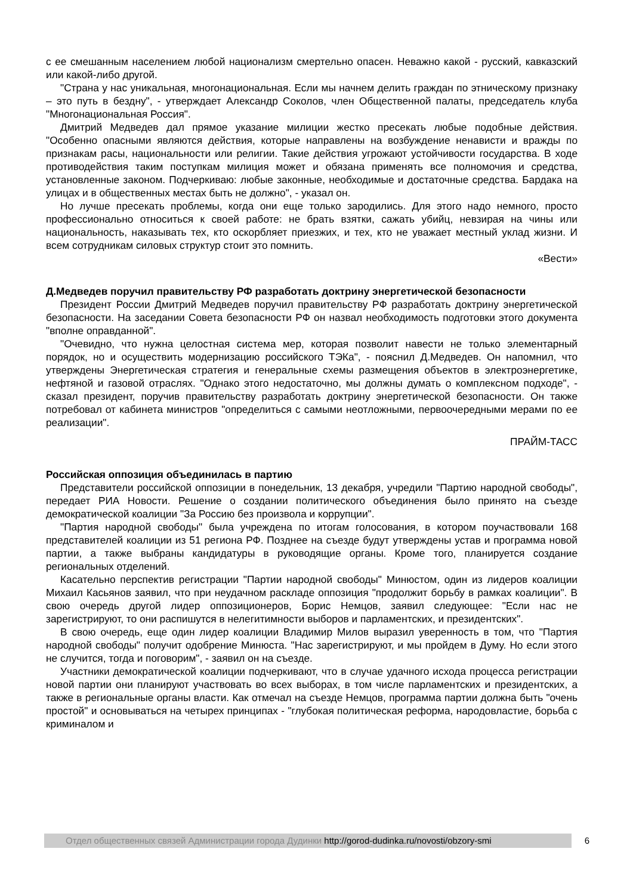с ее смешанным населением любой национализм смертельно опасен. Неважно какой - русский, кавказский или какой-либо другой.
"Страна у нас уникальная, многонациональная. Если мы начнем делить граждан по этническому признаку – это путь в бездну", - утверждает Александр Соколов, член Общественной палаты, председатель клуба "Многонациональная Россия".
Дмитрий Медведев дал прямое указание милиции жестко пресекать любые подобные действия. "Особенно опасными являются действия, которые направлены на возбуждение ненависти и вражды по признакам расы, национальности или религии. Такие действия угрожают устойчивости государства. В ходе противодействия таким поступкам милиция может и обязана применять все полномочия и средства, установленные законом. Подчеркиваю: любые законные, необходимые и достаточные средства. Бардака на улицах и в общественных местах быть не должно", - указал он.
Но лучше пресекать проблемы, когда они еще только зародились. Для этого надо немного, просто профессионально относиться к своей работе: не брать взятки, сажать убийц, невзирая на чины или национальность, наказывать тех, кто оскорбляет приезжих, и тех, кто не уважает местный уклад жизни. И всем сотрудникам силовых структур стоит это помнить.
«Вести»
Д.Медведев поручил правительству РФ разработать доктрину энергетической безопасности
Президент России Дмитрий Медведев поручил правительству РФ разработать доктрину энергетической безопасности. На заседании Совета безопасности РФ он назвал необходимость подготовки этого документа "вполне оправданной".
"Очевидно, что нужна целостная система мер, которая позволит навести не только элементарный порядок, но и осуществить модернизацию российского ТЭКа", - пояснил Д.Медведев. Он напомнил, что утверждены Энергетическая стратегия и генеральные схемы размещения объектов в электроэнергетике, нефтяной и газовой отраслях. "Однако этого недостаточно, мы должны думать о комплексном подходе", - сказал президент, поручив правительству разработать доктрину энергетической безопасности. Он также потребовал от кабинета министров "определиться с самыми неотложными, первоочередными мерами по ее реализации".
ПРАЙМ-ТАСС
Российская оппозиция объединилась в партию
Представители российской оппозиции в понедельник, 13 декабря, учредили "Партию народной свободы", передает РИА Новости. Решение о создании политического объединения было принято на съезде демократической коалиции "За Россию без произвола и коррупции".
"Партия народной свободы" была учреждена по итогам голосования, в котором поучаствовали 168 представителей коалиции из 51 региона РФ. Позднее на съезде будут утверждены устав и программа новой партии, а также выбраны кандидатуры в руководящие органы. Кроме того, планируется создание региональных отделений.
Касательно перспектив регистрации "Партии народной свободы" Минюстом, один из лидеров коалиции Михаил Касьянов заявил, что при неудачном раскладе оппозиция "продолжит борьбу в рамках коалиции". В свою очередь другой лидер оппозиционеров, Борис Немцов, заявил следующее: "Если нас не зарегистрируют, то они распишутся в нелегитимности выборов и парламентских, и президентских".
В свою очередь, еще один лидер коалиции Владимир Милов выразил уверенность в том, что "Партия народной свободы" получит одобрение Минюста. "Нас зарегистрируют, и мы пройдем в Думу. Но если этого не случится, тогда и поговорим", - заявил он на съезде.
Участники демократической коалиции подчеркивают, что в случае удачного исхода процесса регистрации новой партии они планируют участвовать во всех выборах, в том числе парламентских и президентских, а также в региональные органы власти. Как отмечал на съезде Немцов, программа партии должна быть "очень простой" и основываться на четырех принципах - "глубокая политическая реформа, народовластие, борьба с криминалом и
Отдел общественных связей Администрации города Дудинки http://gorod-dudinka.ru/novosti/obzory-smi
6